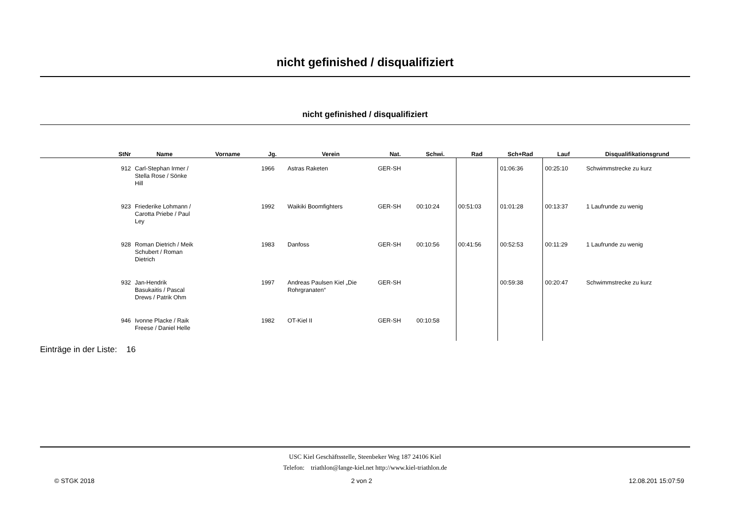nicht gefinished / disqualifiziert
nicht gefinished / disqualifiziert
| StNr | Name | Vorname | Jg. | Verein | Nat. | Schwi. | Rad | Sch+Rad | Lauf | Disqualifikationsgrund |
| --- | --- | --- | --- | --- | --- | --- | --- | --- | --- | --- |
| 912 | Carl-Stephan Irmer / Stella Rose / Sönke Hill | | 1966 | Astras Raketen | GER-SH | | | 01:06:36 | 00:25:10 | Schwimmstrecke zu kurz |
| 923 | Friederike Lohmann / Carotta Priebe / Paul Ley | | 1992 | Waikiki Boomfighters | GER-SH | 00:10:24 | 00:51:03 | 01:01:28 | 00:13:37 | 1 Laufrunde zu wenig |
| 928 | Roman Dietrich / Meik Schubert / Roman Dietrich | | 1983 | Danfoss | GER-SH | 00:10:56 | 00:41:56 | 00:52:53 | 00:11:29 | 1 Laufrunde zu wenig |
| 932 | Jan-Hendrik Basukaitis / Pascal Drews / Patrik Ohm | | 1997 | Andreas Paulsen Kiel „Die Rohrgranaten“ | GER-SH | | | 00:59:38 | 00:20:47 | Schwimmstrecke zu kurz |
| 946 | Ivonne Placke / Raik Freese / Daniel Helle | | 1982 | OT-Kiel II | GER-SH | 00:10:58 | | | | |
Einträge in der Liste: 16
USC Kiel Geschäftsstelle, Steenbeker Weg 187 24106 Kiel
Telefon: triathlon@lange-kiel.net http://www.kiel-triathlon.de
© STGK 2018 2 von 2 12.08.201 15:07:59